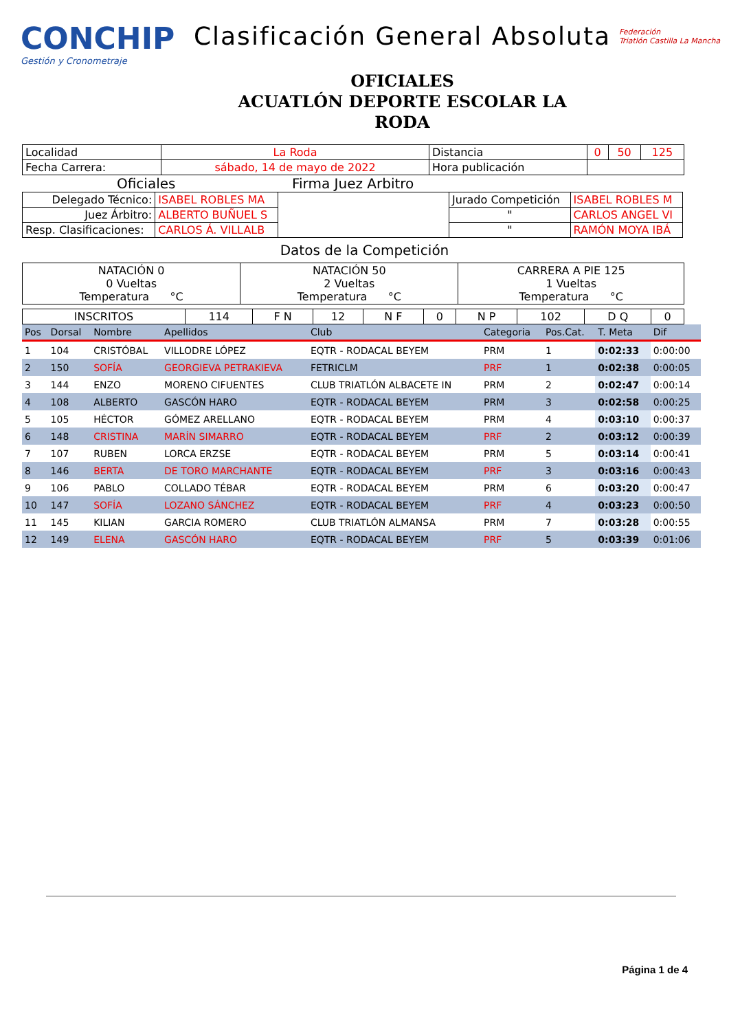CONCHIP
Gestión y Cronometraje
Clasificación General Absoluta
OFICIALES
ACUATLÓN DEPORTE ESCOLAR LA
RODA
Federación
Triatlón Castilla La Mancha
| Localidad | La Roda | Distancia | 0 | 50 | 125 |
| Fecha Carrera: | sábado, 14 de mayo de 2022 | Hora publicación | | | |
Oficiales Firma Juez Arbitro
| Delegado Técnico: | ISABEL ROBLES MA | | Jurado Competición | ISABEL ROBLES M |
| Juez Árbitro: | ALBERTO BUÑUEL S | | " | CARLOS ANGEL VI |
| Resp. Clasificaciones: | CARLOS Á. VILLALB | | " | RAMÓN MOYA IBÁ |
Datos de la Competición
| NATACIÓN 0 0 Vueltas Temperatura °C | NATACIÓN 50 2 Vueltas Temperatura °C | CARRERA A PIE 125 1 Vueltas Temperatura °C |
| INSCRITOS | 114 | F N | 12 | N F | 0 | N P | 102 | D Q | 0 |
| Pos | Dorsal | Nombre | Apellidos | Club | Categoria | Pos.Cat. | T. Meta | Dif |
| --- | --- | --- | --- | --- | --- | --- | --- | --- |
| 1 | 104 | CRISTÓBAL | VILLODRE LÓPEZ | EQTR - RODACAL BEYEM | PRM | 1 | 0:02:33 | 0:00:00 |
| 2 | 150 | SOFÍA | GEORGIEVA PETRAKIEVA | FETRICLM | PRF | 1 | 0:02:38 | 0:00:05 |
| 3 | 144 | ENZO | MORENO CIFUENTES | CLUB TRIATLÓN ALBACETE IN | PRM | 2 | 0:02:47 | 0:00:14 |
| 4 | 108 | ALBERTO | GASCÓN HARO | EQTR - RODACAL BEYEM | PRM | 3 | 0:02:58 | 0:00:25 |
| 5 | 105 | HÉCTOR | GÓMEZ ARELLANO | EQTR - RODACAL BEYEM | PRM | 4 | 0:03:10 | 0:00:37 |
| 6 | 148 | CRISTINA | MARÍN SIMARRO | EQTR - RODACAL BEYEM | PRF | 2 | 0:03:12 | 0:00:39 |
| 7 | 107 | RUBEN | LORCA ERZSE | EQTR - RODACAL BEYEM | PRM | 5 | 0:03:14 | 0:00:41 |
| 8 | 146 | BERTA | DE TORO MARCHANTE | EQTR - RODACAL BEYEM | PRF | 3 | 0:03:16 | 0:00:43 |
| 9 | 106 | PABLO | COLLADO TÉBAR | EQTR - RODACAL BEYEM | PRM | 6 | 0:03:20 | 0:00:47 |
| 10 | 147 | SOFÍA | LOZANO SÁNCHEZ | EQTR - RODACAL BEYEM | PRF | 4 | 0:03:23 | 0:00:50 |
| 11 | 145 | KILIAN | GARCIA ROMERO | CLUB TRIATLÓN ALMANSA | PRM | 7 | 0:03:28 | 0:00:55 |
| 12 | 149 | ELENA | GASCÓN HARO | EQTR - RODACAL BEYEM | PRF | 5 | 0:03:39 | 0:01:06 |
Página 1 de 4